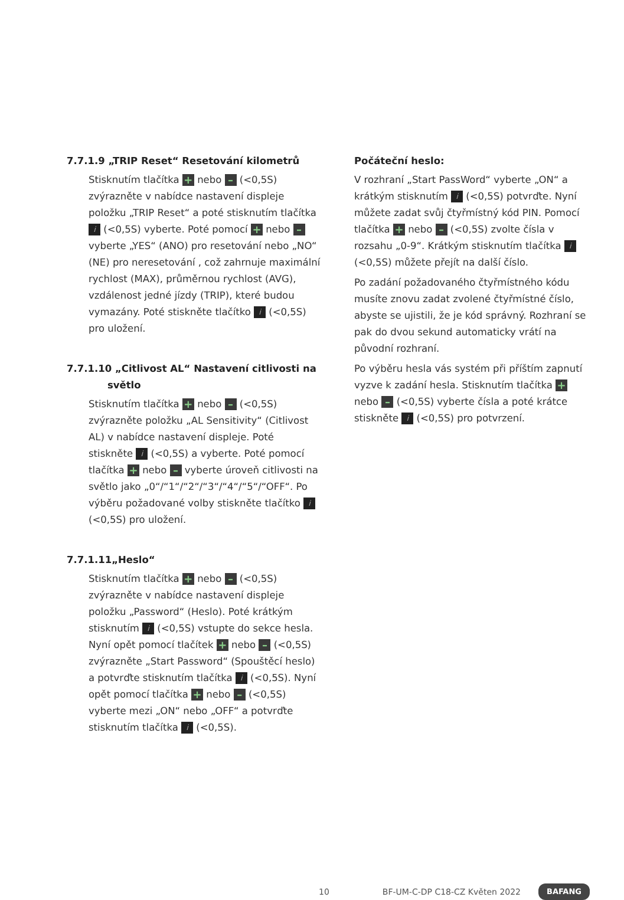7.7.1.9 „TRIP Reset“ Resetování kilometrů
Stisknutím tlačítka + nebo – (<0,5S) zvýrazněte v nabídce nastavení displeje položku „TRIP Reset“ a poté stisknutím tlačítka i (<0,5S) vyberte. Poté pomocí + nebo – vyberte „YES“ (ANO) pro resetování nebo „NO“ (NE) pro neresetování , což zahrnuje maximální rychlost (MAX), průměrnou rychlost (AVG), vzdálenost jedné jízdy (TRIP), které budou vymazány. Poté stiskněte tlačítko i (<0,5S) pro uložení.
7.7.1.10 „Citlivost AL“ Nastavení citlivosti na
světlo
Stisknutím tlačítka + nebo – (<0,5S) zvýrazněte položku „AL Sensitivity“ (Citlivost AL) v nabídce nastavení displeje. Poté stiskněte i (<0,5S) a vyberte. Poté pomocí tlačítka + nebo – vyberte úroveň citlivosti na světlo jako „0“/“1“/“2“/“3“/“4“/“5“/“OFF“. Po výběru požadované volby stiskněte tlačítko i (<0,5S) pro uložení.
7.7.1.11„Heslo“
Stisknutím tlačítka + nebo – (<0,5S) zvýrazněte v nabídce nastavení displeje položku „Password“ (Heslo). Poté krátkým stisknutím i (<0,5S) vstupte do sekce hesla. Nyní opět pomocí tlačítek + nebo – (<0,5S) zvýrazněte „Start Password“ (Spouštěcí heslo) a potvrďte stisknutím tlačítka i (<0,5S). Nyní opět pomocí tlačítka + nebo – (<0,5S) vyberte mezi „ON“ nebo „OFF“ a potvrďte stisknutím tlačítka i (<0,5S).
Počáteční heslo:
V rozhraní „Start PassWord“ vyberte „ON“ a krátkým stisknutím i (<0,5S) potvrďte. Nyní můžete zadat svůj čtyřmístný kód PIN. Pomocí tlačítka + nebo – (<0,5S) zvolte čísla v rozsahu „0-9“. Krátkým stisknutím tlačítka i (<0,5S) můžete přejít na další číslo.
Po zadání požadovaného čtyřmístného kódu musíte znovu zadat zvolené čtyřmístné číslo, abyste se ujistili, že je kód správný. Rozhraní se pak do dvou sekund automaticky vrátí na původní rozhraní.
Po výběru hesla vás systém při příštím zapnutí vyzve k zadání hesla. Stisknutím tlačítka + nebo – (<0,5S) vyberte čísla a poté krátce stiskněte i (<0,5S) pro potvrzení.
10 BF-UM-C-DP C18-CZ Květen 2022 BAFANG